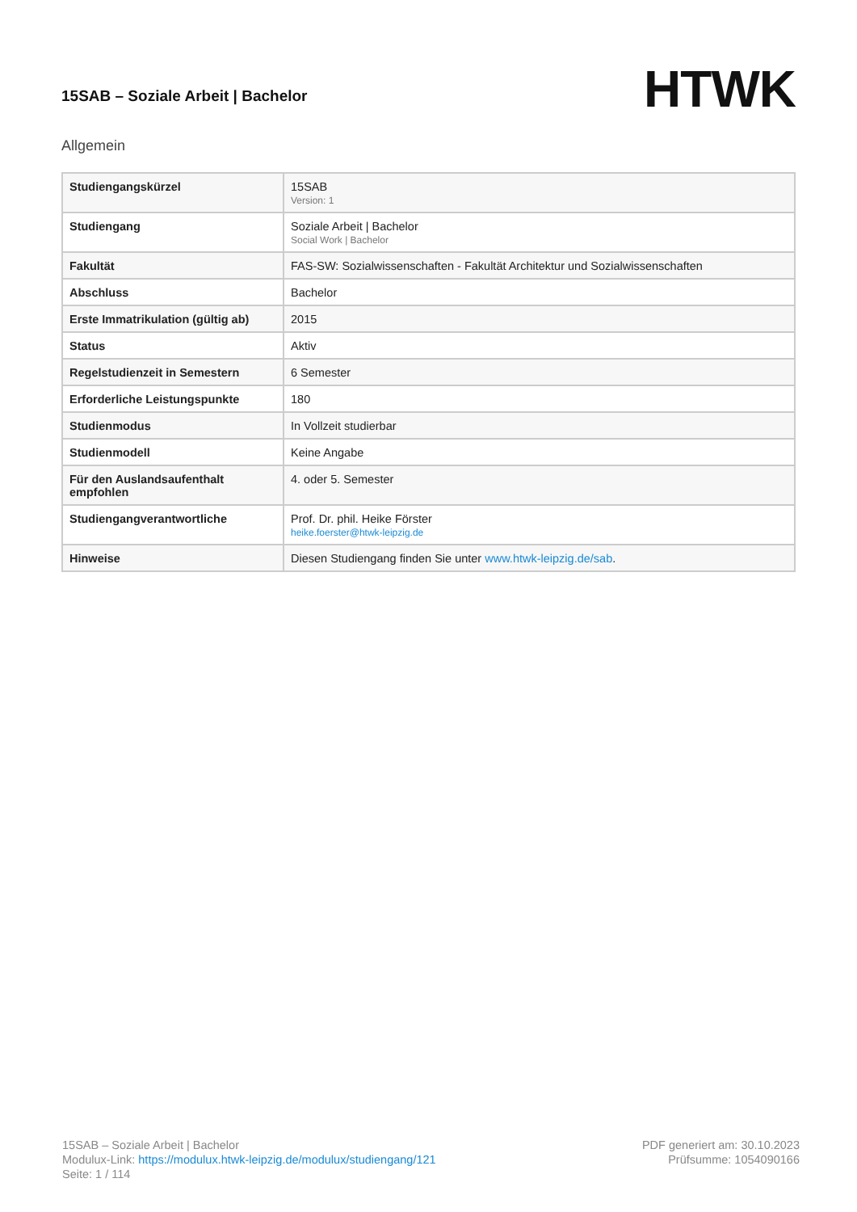15SAB – Soziale Arbeit | Bachelor
HTWK
Allgemein
| Studiengangskürzel | 15SAB Version: 1 |
| Studiengang | Soziale Arbeit / Bachelor Social Work / Bachelor |
| Fakultät | FAS-SW: Sozialwissenschaften - Fakultät Architektur und Sozialwissenschaften |
| Abschluss | Bachelor |
| Erste Immatrikulation (gültig ab) | 2015 |
| Status | Aktiv |
| Regelstudienzeit in Semestern | 6 Semester |
| Erforderliche Leistungspunkte | 180 |
| Studienmodus | In Vollzeit studierbar |
| Studienmodell | Keine Angabe |
| Für den Auslandsaufenthalt empfohlen | 4. oder 5. Semester |
| Studiengangverantwortliche | Prof. Dr. phil. Heike Förster heike.foerster@htwk-leipzig.de |
| Hinweise | Diesen Studiengang finden Sie unter www.htwk-leipzig.de/sab . |
15SAB – Soziale Arbeit | Bachelor
Modulux-Link: https://modulux.htwk-leipzig.de/modulux/studiengang/121
Seite: 1 / 114
PDF generiert am: 30.10.2023
Prüfsumme: 1054090166